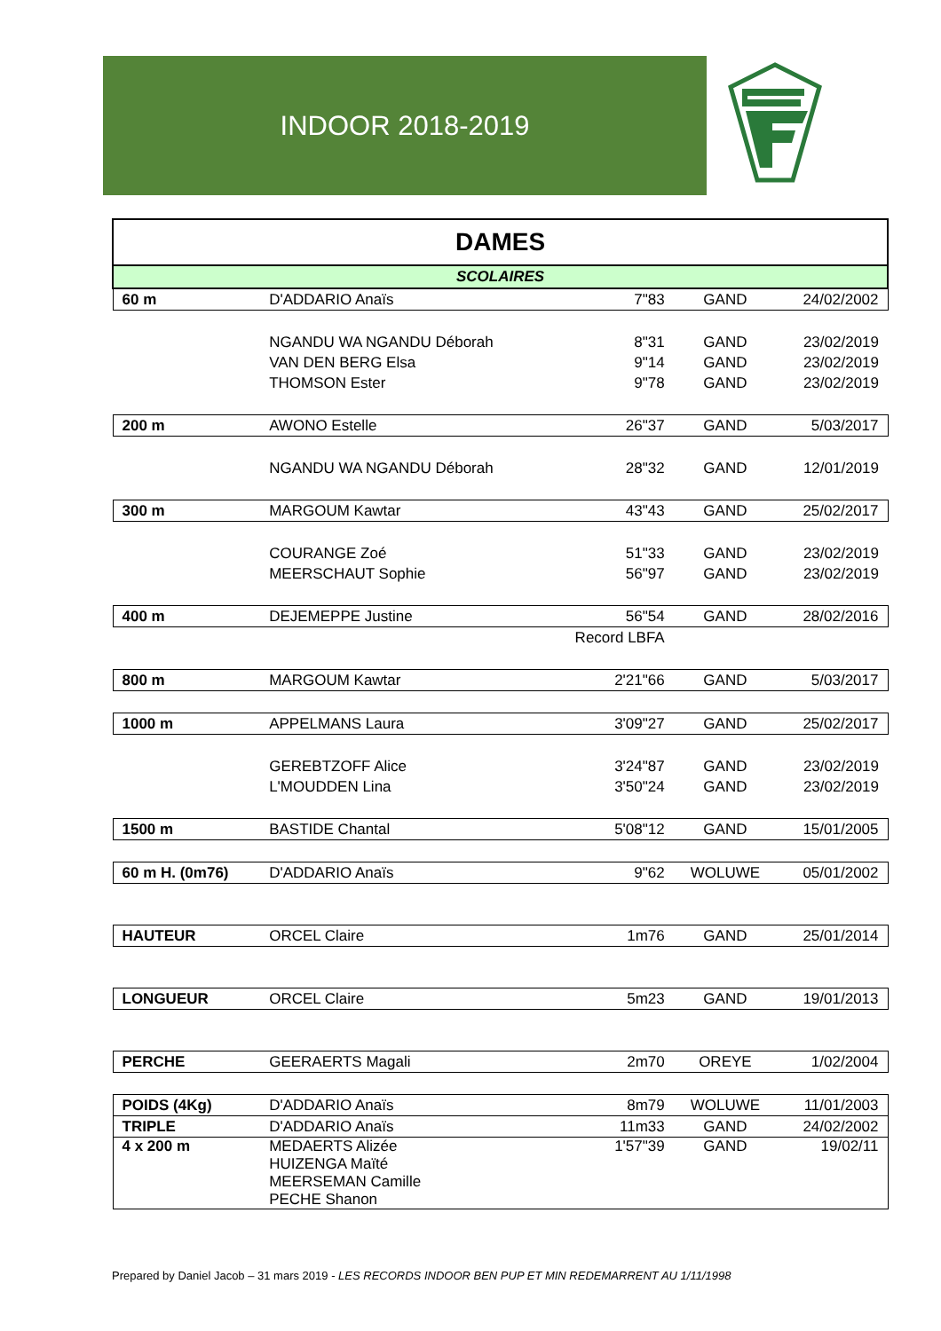INDOOR 2018-2019
| DAMES | | | | |
| SCOLAIRES | | | | |
| 60 m | D'ADDARIO Anaïs | 7"83 | GAND | 24/02/2002 |
| | NGANDU WA NGANDU Déborah | 8"31 | GAND | 23/02/2019 |
| | VAN DEN BERG Elsa | 9"14 | GAND | 23/02/2019 |
| | THOMSON Ester | 9"78 | GAND | 23/02/2019 |
| 200 m | AWONO Estelle | 26"37 | GAND | 5/03/2017 |
| | NGANDU WA NGANDU Déborah | 28"32 | GAND | 12/01/2019 |
| 300 m | MARGOUM Kawtar | 43"43 | GAND | 25/02/2017 |
| | COURANGE Zoé | 51"33 | GAND | 23/02/2019 |
| | MEERSCHAUT Sophie | 56"97 | GAND | 23/02/2019 |
| 400 m | DEJEMEPPE Justine | 56"54 | GAND | 28/02/2016 |
| | | Record LBFA | | |
| 800 m | MARGOUM Kawtar | 2'21"66 | GAND | 5/03/2017 |
| 1000 m | APPELMANS Laura | 3'09"27 | GAND | 25/02/2017 |
| | GEREBTZOFF Alice | 3'24"87 | GAND | 23/02/2019 |
| | L'MOUDDEN Lina | 3'50"24 | GAND | 23/02/2019 |
| 1500 m | BASTIDE Chantal | 5'08"12 | GAND | 15/01/2005 |
| 60 m H. (0m76) | D'ADDARIO Anaïs | 9"62 | WOLUWE | 05/01/2002 |
| HAUTEUR | ORCEL Claire | 1m76 | GAND | 25/01/2014 |
| LONGUEUR | ORCEL Claire | 5m23 | GAND | 19/01/2013 |
| PERCHE | GEERAERTS Magali | 2m70 | OREYE | 1/02/2004 |
| POIDS (4Kg) | D'ADDARIO Anaïs | 8m79 | WOLUWE | 11/01/2003 |
| TRIPLE | D'ADDARIO Anaïs | 11m33 | GAND | 24/02/2002 |
| 4 x 200 m | MEDAERTS Alizée HUIZENGA Maïté MEERSEMAN Camille PECHE Shanon | 1'57"39 | GAND | 19/02/11 |
Prepared by Daniel Jacob – 31 mars 2019 - LES RECORDS INDOOR BEN PUP ET MIN REDEMARRENT AU 1/11/1998